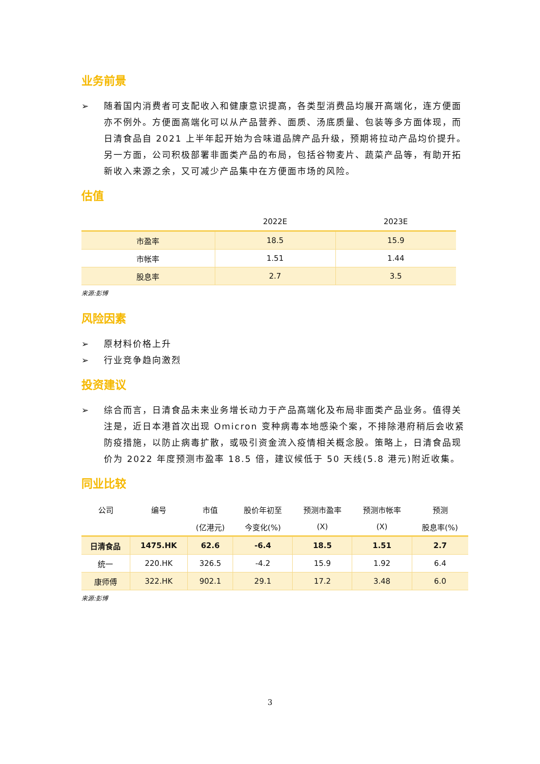业务前景
➢ 随着国内消费者可支配收入和健康意识提高，各类型消费品均展开高端化，连方便面亦不例外。方便面高端化可以从产品营养、面质、汤底质量、包装等多方面体现，而日清食品自 2021 上半年起开始为合味道品牌产品升级，预期将拉动产品均价提升。另一方面，公司积极部署非面类产品的布局，包括谷物麦片、蔬菜产品等，有助开拓新收入来源之余，又可减少产品集中在方便面市场的风险。
估值
| | 2022E | 2023E |
| --- | --- | --- |
| 市盈率 | 18.5 | 15.9 |
| 市帐率 | 1.51 | 1.44 |
| 股息率 | 2.7 | 3.5 |
来源:彭博
风险因素
➢ 原材料价格上升
➢ 行业竞争趋向激烈
投资建议
➢ 综合而言，日清食品未来业务增长动力于产品高端化及布局非面类产品业务。值得关注是，近日本港首次出现 Omicron 变种病毒本地感染个案，不排除港府稍后会收紧防疫措施，以防止病毒扩散，或吸引资金流入疫情相关概念股。策略上，日清食品现价为 2022 年度预测市盈率 18.5 倍，建议候低于 50 天线(5.8 港元)附近收集。
同业比较
| 公司 | 编号 | 市值 | 股价年初至 | 预测市盈率 | 预测市帐率 | 预测 |
| --- | --- | --- | --- | --- | --- | --- |
| | | (亿港元) | 今变化(%) | (X) | (X) | 股息率(%) |
| 日清食品 | 1475.HK | 62.6 | -6.4 | 18.5 | 1.51 | 2.7 |
| 统一 | 220.HK | 326.5 | -4.2 | 15.9 | 1.92 | 6.4 |
| 康师傅 | 322.HK | 902.1 | 29.1 | 17.2 | 3.48 | 6.0 |
来源:彭博
3